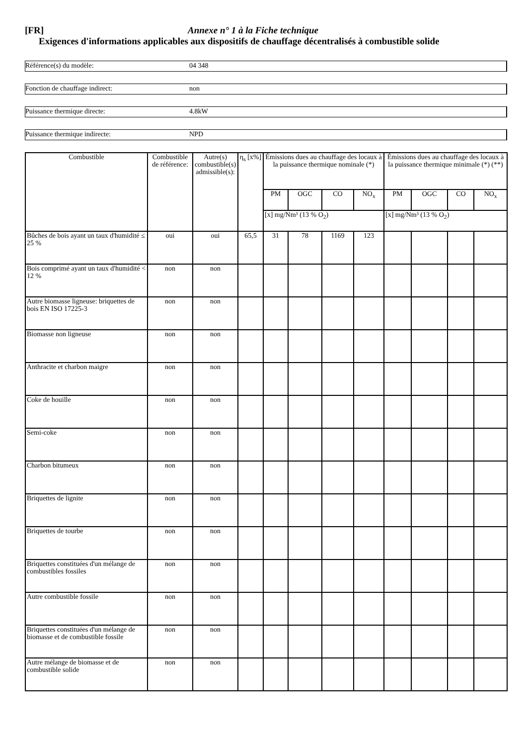[FR] Annexe n° 1 à la Fiche technique
Exigences d'informations applicables aux dispositifs de chauffage décentralisés à combustible solide
Référence(s) du modèle: 04 348
Fonction de chauffage indirect: non
Puissance thermique directe: 4.8kW
Puissance thermique indirecte: NPD
| Combustible | Combustible de référence: | Autre(s) combustible(s) admissible(s): | η<sub>s</sub> [x%] | Émissions dues au chauffage des locaux à la puissance thermique nominale (*) | | | | Émissions dues au chauffage des locaux à la puissance thermique minimale (*) (**) | | | |
| --- | --- | --- | --- | --- | --- | --- | --- | --- | --- | --- | --- |
| | | | | PM | OGC | CO | NO<sub>x</sub> | PM | OGC | CO | NO<sub>x</sub> |
| | | | | [x] mg/Nm³ (13 % O<sub>2</sub>) | | | | [x] mg/Nm³ (13 % O<sub>2</sub>) | | | |
| Bûches de bois ayant un taux d'humidité ≤ 25 % | oui | oui | 65,5 | 31 | 78 | 1169 | 123 | | | | |
| Bois comprimé ayant un taux d'humidité < 12 % | non | non | | | | | | | | | |
| Autre biomasse ligneuse: briquettes de bois EN ISO 17225-3 | non | non | | | | | | | | | |
| Biomasse non ligneuse | non | non | | | | | | | | | |
| Anthracite et charbon maigre | non | non | | | | | | | | | |
| Coke de houille | non | non | | | | | | | | | |
| Semi-coke | non | non | | | | | | | | | |
| Charbon bitumeux | non | non | | | | | | | | | |
| Briquettes de lignite | non | non | | | | | | | | | |
| Briquettes de tourbe | non | non | | | | | | | | | |
| Briquettes constituées d'un mélange de combustibles fossiles | non | non | | | | | | | | | |
| Autre combustible fossile | non | non | | | | | | | | | |
| Briquettes constituées d'un mélange de biomasse et de combustible fossile | non | non | | | | | | | | | |
| Autre mélange de biomasse et de combustible solide | non | non | | | | | | | | | |